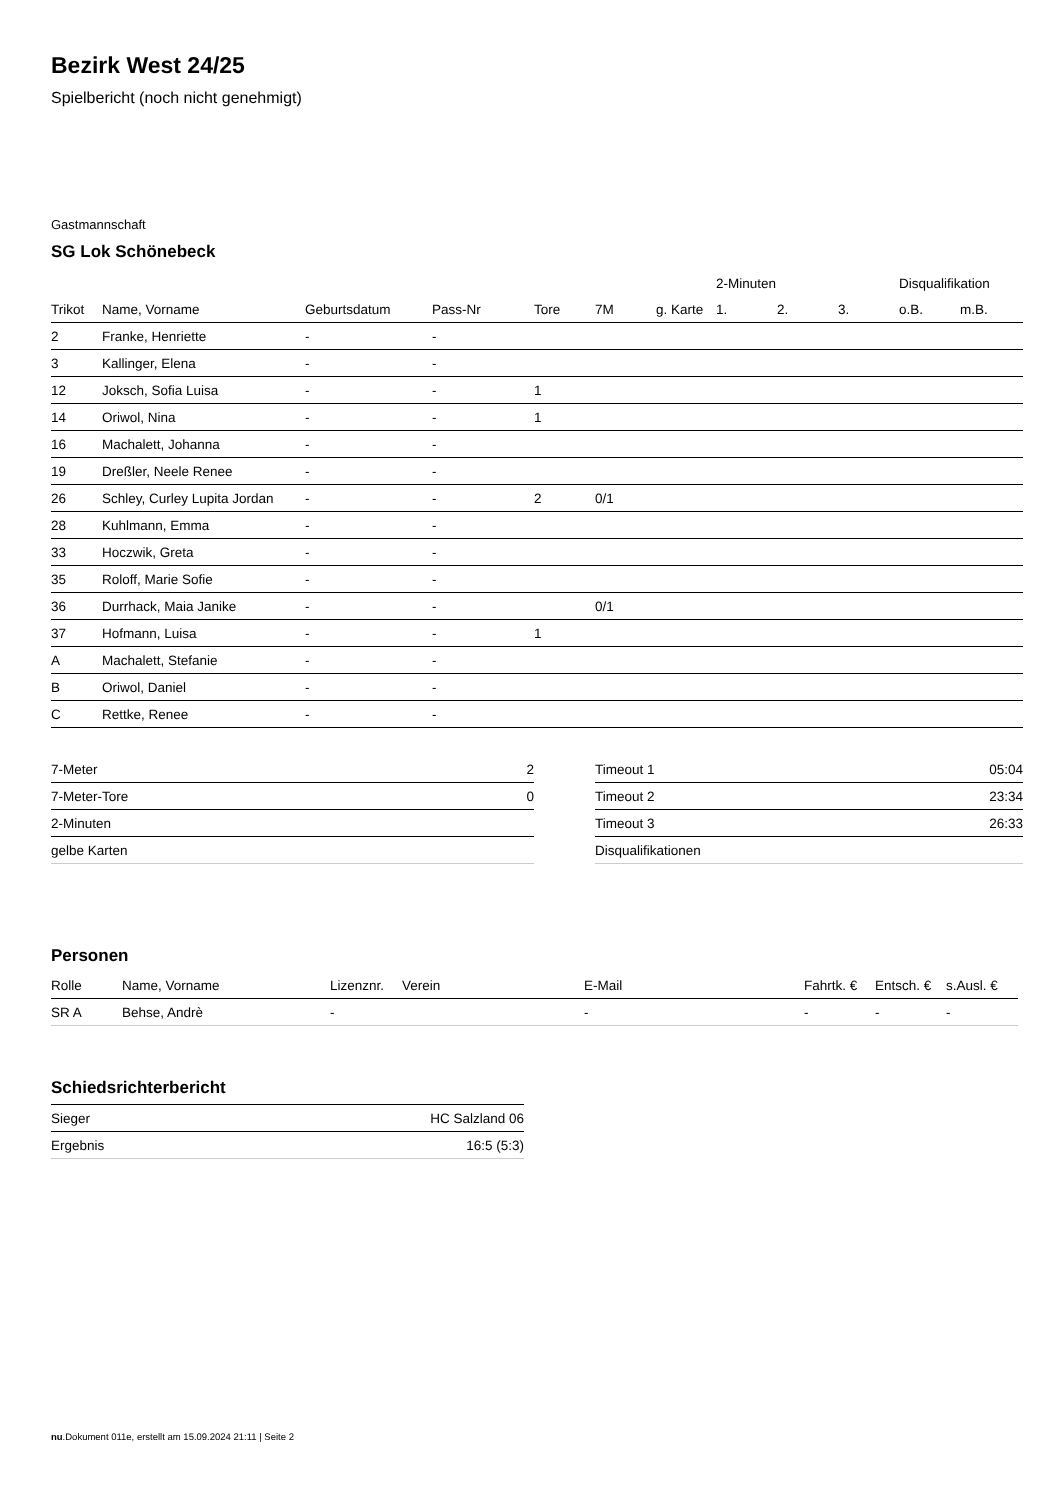Bezirk West 24/25
Spielbericht (noch nicht genehmigt)
Gastmannschaft
SG Lok Schönebeck
| | | | | | | | 2-Minuten | | | Disqualifikation | |
| --- | --- | --- | --- | --- | --- | --- | --- | --- | --- | --- | --- |
| Trikot | Name, Vorname | Geburtsdatum | Pass-Nr | Tore | 7M | g. Karte | 1. | 2. | 3. | o.B. | m.B. |
| 2 | Franke, Henriette | - | - | | | | | | | | |
| 3 | Kallinger, Elena | - | - | | | | | | | | |
| 12 | Joksch, Sofia Luisa | - | - | 1 | | | | | | | |
| 14 | Oriwol, Nina | - | - | 1 | | | | | | | |
| 16 | Machalett, Johanna | - | - | | | | | | | | |
| 19 | Dreßler, Neele Renee | - | - | | | | | | | | |
| 26 | Schley, Curley Lupita Jordan | - | - | 2 | 0/1 | | | | | | |
| 28 | Kuhlmann, Emma | - | - | | | | | | | | |
| 33 | Hoczwik, Greta | - | - | | | | | | | | |
| 35 | Roloff, Marie Sofie | - | - | | | | | | | | |
| 36 | Durrhack, Maia Janike | - | - | | 0/1 | | | | | | |
| 37 | Hofmann, Luisa | - | - | 1 | | | | | | | |
| A | Machalett, Stefanie | - | - | | | | | | | | |
| B | Oriwol, Daniel | - | - | | | | | | | | |
| C | Rettke, Renee | - | - | | | | | | | | |
| 7-Meter | 2 |
| 7-Meter-Tore | 0 |
| 2-Minuten | |
| gelbe Karten | |
| Timeout 1 | 05:04 |
| Timeout 2 | 23:34 |
| Timeout 3 | 26:33 |
| Disqualifikationen | |
Personen
| Rolle | Name, Vorname | Lizenznr. | Verein | E-Mail | Fahrtk. € | Entsch. € | s.Ausl. € |
| --- | --- | --- | --- | --- | --- | --- | --- |
| SR A | Behse, Andrè | - | | - | - | - | - |
Schiedsrichterbericht
| Sieger | HC Salzland 06 |
| Ergebnis | 16:5 (5:3) |
nu.Dokument 011e, erstellt am 15.09.2024 21:11 | Seite 2